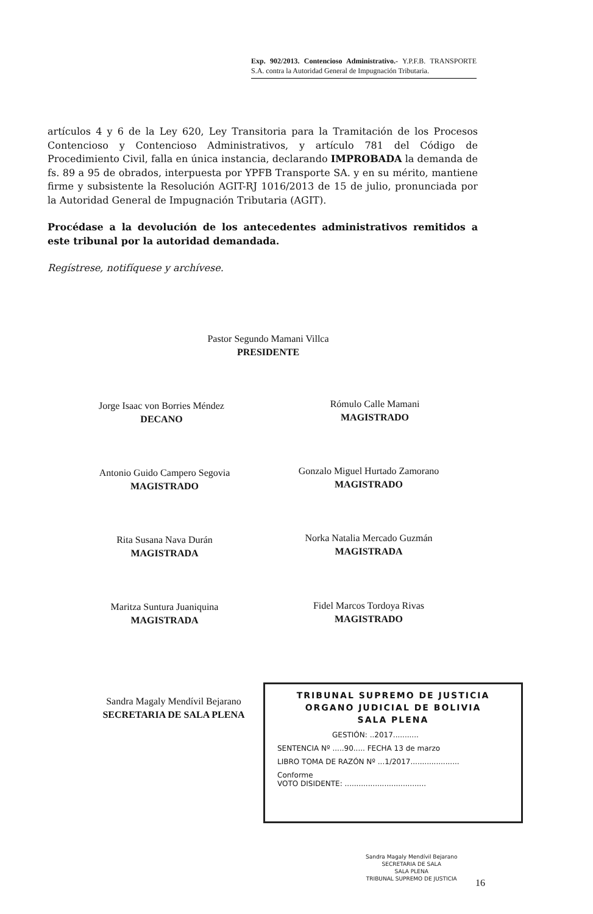Exp. 902/2013. Contencioso Administrativo.- Y.P.F.B. TRANSPORTE S.A. contra la Autoridad General de Impugnación Tributaria.
artículos 4 y 6 de la Ley 620, Ley Transitoria para la Tramitación de los Procesos Contencioso y Contencioso Administrativos, y artículo 781 del Código de Procedimiento Civil, falla en única instancia, declarando IMPROBADA la demanda de fs. 89 a 95 de obrados, interpuesta por YPFB Transporte SA. y en su mérito, mantiene firme y subsistente la Resolución AGIT-RJ 1016/2013 de 15 de julio, pronunciada por la Autoridad General de Impugnación Tributaria (AGIT).
Procédase a la devolución de los antecedentes administrativos remitidos a este tribunal por la autoridad demandada.
Regístrese, notifíquese y archívese.
Pastor Segundo Mamani Villca
PRESIDENTE
Jorge Isaac von Borries Méndez
DECANO
Rómulo Calle Mamani
MAGISTRADO
Antonio Guido Campero Segovia
MAGISTRADO
Gonzalo Miguel Hurtado Zamorano
MAGISTRADO
Rita Susana Nava Durán
MAGISTRADA
Norka Natalia Mercado Guzmán
MAGISTRADA
Maritza Suntura Juaniquina
MAGISTRADA
Fidel Marcos Tordoya Rivas
MAGISTRADO
Sandra Magaly Mendívil Bejarano
SECRETARIA DE SALA PLENA
TRIBUNAL SUPREMO DE JUSTICIA
ORGANO JUDICIAL DE BOLIVIA
SALA PLENA
GESTIÓN: ..2017...........
SENTENCIA Nº .....90..... FECHA 13 de marzo
LIBRO TOMA DE RAZÓN Nº ...1/2017.....................
Conforme
VOTO DISIDENTE: ...................................
Sandra Magaly Mendívil Bejarano
SECRETARIA DE SALA
SALA PLENA
TRIBUNAL SUPREMO DE JUSTICIA
16